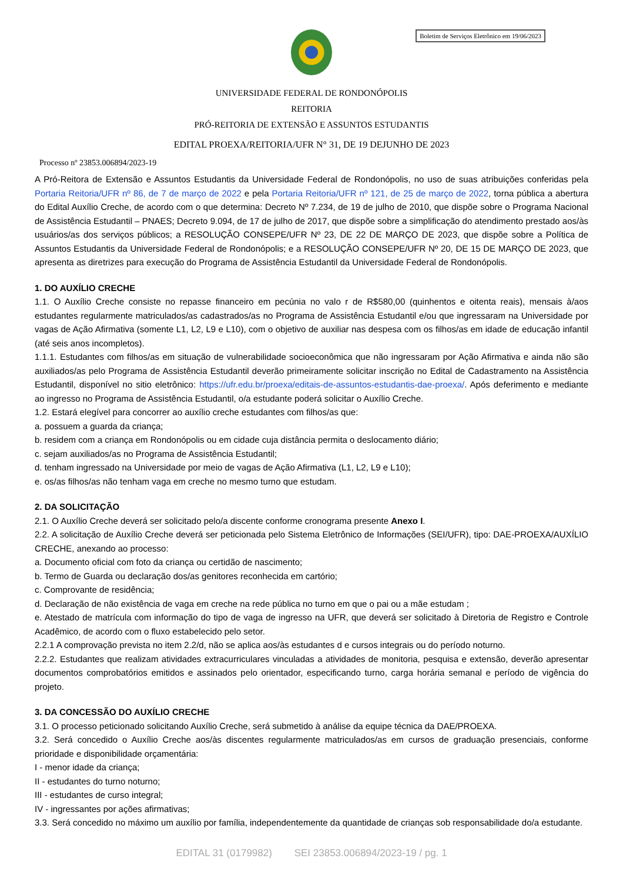Boletim de Serviços Eletrônico em 19/06/2023
UNIVERSIDADE FEDERAL DE RONDONÓPOLIS
REITORIA
PRÓ-REITORIA DE EXTENSÃO E ASSUNTOS ESTUDANTIS
EDITAL PROEXA/REITORIA/UFR N° 31, DE 19 DEJUNHO DE 2023
Processo nº 23853.006894/2023-19
A Pró-Reitora de Extensão e Assuntos Estudantis da Universidade Federal de Rondonópolis, no uso de suas atribuições conferidas pela Portaria Reitoria/UFR nº 86, de 7 de março de 2022 e pela Portaria Reitoria/UFR nº 121, de 25 de março de 2022, torna pública a abertura do Edital Auxílio Creche, de acordo com o que determina: Decreto Nº 7.234, de 19 de julho de 2010, que dispõe sobre o Programa Nacional de Assistência Estudantil – PNAES; Decreto 9.094, de 17 de julho de 2017, que dispõe sobre a simplificação do atendimento prestado aos/às usuários/as dos serviços públicos; a RESOLUÇÃO CONSEPE/UFR Nº 23, DE 22 DE MARÇO DE 2023, que dispõe sobre a Política de Assuntos Estudantis da Universidade Federal de Rondonópolis; e a RESOLUÇÃO CONSEPE/UFR Nº 20, DE 15 DE MARÇO DE 2023, que apresenta as diretrizes para execução do Programa de Assistência Estudantil da Universidade Federal de Rondonópolis.
1. DO AUXÍLIO CRECHE
1.1. O Auxílio Creche consiste no repasse financeiro em pecúnia no valo r de R$580,00 (quinhentos e oitenta reais), mensais à/aos estudantes regularmente matriculados/as cadastrados/as no Programa de Assistência Estudantil e/ou que ingressaram na Universidade por vagas de Ação Afirmativa (somente L1, L2, L9 e L10), com o objetivo de auxiliar nas despesa com os filhos/as em idade de educação infantil (até seis anos incompletos).
1.1.1. Estudantes com filhos/as em situação de vulnerabilidade socioeconômica que não ingressaram por Ação Afirmativa e ainda não são auxiliados/as pelo Programa de Assistência Estudantil deverão primeiramente solicitar inscrição no Edital de Cadastramento na Assistência Estudantil, disponível no sitio eletrônico: https://ufr.edu.br/proexa/editais-de-assuntos-estudantis-dae-proexa/. Após deferimento e mediante ao ingresso no Programa de Assistência Estudantil, o/a estudante poderá solicitar o Auxílio Creche.
1.2. Estará elegível para concorrer ao auxílio creche estudantes com filhos/as que:
a. possuem a guarda da criança;
b. residem com a criança em Rondonópolis ou em cidade cuja distância permita o deslocamento diário;
c. sejam auxiliados/as no Programa de Assistência Estudantil;
d. tenham ingressado na Universidade por meio de vagas de Ação Afirmativa (L1, L2, L9 e L10);
e. os/as filhos/as não tenham vaga em creche no mesmo turno que estudam.
2. DA SOLICITAÇÃO
2.1. O Auxílio Creche deverá ser solicitado pelo/a discente conforme cronograma presente Anexo I.
2.2. A solicitação de Auxílio Creche deverá ser peticionada pelo Sistema Eletrônico de Informações (SEI/UFR), tipo: DAE-PROEXA/AUXÍLIO CRECHE, anexando ao processo:
a. Documento oficial com foto da criança ou certidão de nascimento;
b. Termo de Guarda ou declaração dos/as genitores reconhecida em cartório;
c. Comprovante de residência;
d. Declaração de não existência de vaga em creche na rede pública no turno em que o pai ou a mãe estudam ;
e. Atestado de matrícula com informação do tipo de vaga de ingresso na UFR, que deverá ser solicitado à Diretoria de Registro e Controle Acadêmico, de acordo com o fluxo estabelecido pelo setor.
2.2.1 A comprovação prevista no item 2.2/d, não se aplica aos/às estudantes d e cursos integrais ou do período noturno.
2.2.2. Estudantes que realizam atividades extracurriculares vinculadas a atividades de monitoria, pesquisa e extensão, deverão apresentar documentos comprobatórios emitidos e assinados pelo orientador, especificando turno, carga horária semanal e período de vigência do projeto.
3. DA CONCESSÃO DO AUXÍLIO CRECHE
3.1. O processo peticionado solicitando Auxílio Creche, será submetido à análise da equipe técnica da DAE/PROEXA.
3.2. Será concedido o Auxílio Creche aos/às discentes regularmente matriculados/as em cursos de graduação presenciais, conforme prioridade e disponibilidade orçamentária:
I - menor idade da criança;
II - estudantes do turno noturno;
III - estudantes de curso integral;
IV - ingressantes por ações afirmativas;
3.3. Será concedido no máximo um auxílio por família, independentemente da quantidade de crianças sob responsabilidade do/a estudante.
EDITAL 31 (0179982) SEI 23853.006894/2023-19 / pg. 1